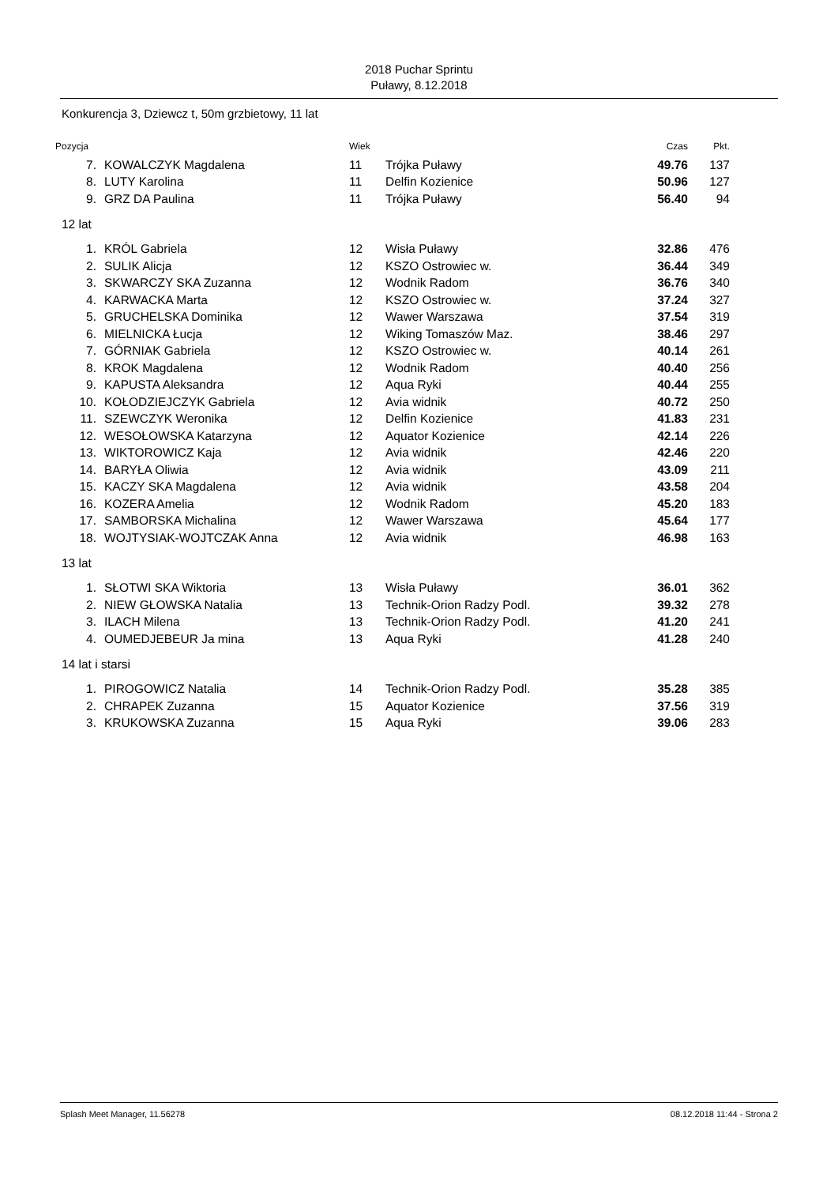2018 Puchar Sprintu
Puławy, 8.12.2018
Konkurencja 3, Dziewcz t, 50m grzbietowy, 11 lat
| Pozycja | | Wiek | | Czas | Pkt. |
| --- | --- | --- | --- | --- | --- |
| 7. | KOWALCZYK Magdalena | 11 | Trójka Puławy | 49.76 | 137 |
| 8. | LUTY Karolina | 11 | Delfin Kozienice | 50.96 | 127 |
| 9. | GRZ DA Paulina | 11 | Trójka Puławy | 56.40 | 94 |
| 12 lat | | | | | |
| 1. | KRÓL Gabriela | 12 | Wisła Puławy | 32.86 | 476 |
| 2. | SULIK Alicja | 12 | KSZO Ostrowiec w. | 36.44 | 349 |
| 3. | SKWARCZY SKA Zuzanna | 12 | Wodnik Radom | 36.76 | 340 |
| 4. | KARWACKA Marta | 12 | KSZO Ostrowiec w. | 37.24 | 327 |
| 5. | GRUCHELSKA Dominika | 12 | Wawer Warszawa | 37.54 | 319 |
| 6. | MIELNICKA Łucja | 12 | Wiking Tomaszów Maz. | 38.46 | 297 |
| 7. | GÓRNIAK Gabriela | 12 | KSZO Ostrowiec w. | 40.14 | 261 |
| 8. | KROK Magdalena | 12 | Wodnik Radom | 40.40 | 256 |
| 9. | KAPUSTA Aleksandra | 12 | Aqua Ryki | 40.44 | 255 |
| 10. | KOŁODZIEJCZYK Gabriela | 12 | Avia widnik | 40.72 | 250 |
| 11. | SZEWCZYK Weronika | 12 | Delfin Kozienice | 41.83 | 231 |
| 12. | WESOŁOWSKA Katarzyna | 12 | Aquator Kozienice | 42.14 | 226 |
| 13. | WIKTOROWICZ Kaja | 12 | Avia widnik | 42.46 | 220 |
| 14. | BARYŁA Oliwia | 12 | Avia widnik | 43.09 | 211 |
| 15. | KACZY SKA Magdalena | 12 | Avia widnik | 43.58 | 204 |
| 16. | KOZERA Amelia | 12 | Wodnik Radom | 45.20 | 183 |
| 17. | SAMBORSKA Michalina | 12 | Wawer Warszawa | 45.64 | 177 |
| 18. | WOJTYSIAK-WOJTCZAK Anna | 12 | Avia widnik | 46.98 | 163 |
| 13 lat | | | | | |
| 1. | SŁOTWI SKA Wiktoria | 13 | Wisła Puławy | 36.01 | 362 |
| 2. | NIEW GŁOWSKA Natalia | 13 | Technik-Orion Radzy Podl. | 39.32 | 278 |
| 3. | ILACH Milena | 13 | Technik-Orion Radzy Podl. | 41.20 | 241 |
| 4. | OUMEDJEBEUR Ja mina | 13 | Aqua Ryki | 41.28 | 240 |
| 14 lat i starsi | | | | | |
| 1. | PIROGOWICZ Natalia | 14 | Technik-Orion Radzy Podl. | 35.28 | 385 |
| 2. | CHRAPEK Zuzanna | 15 | Aquator Kozienice | 37.56 | 319 |
| 3. | KRUKOWSKA Zuzanna | 15 | Aqua Ryki | 39.06 | 283 |
Splash Meet Manager, 11.56278 08.12.2018 11:44 - Strona 2